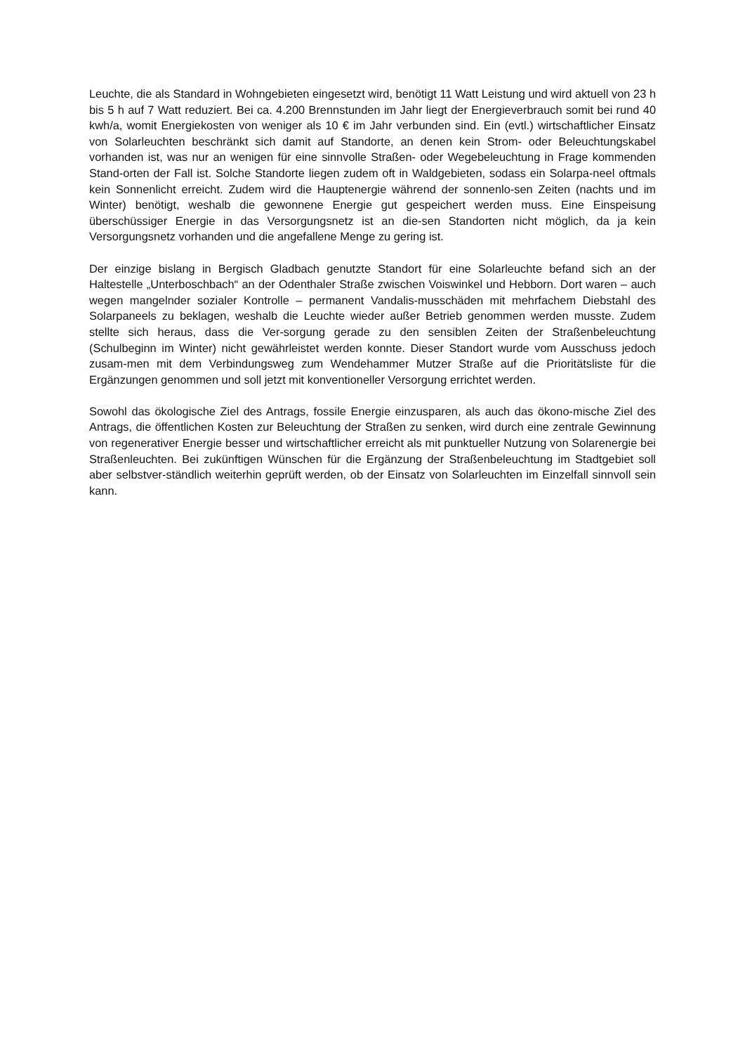Leuchte, die als Standard in Wohngebieten eingesetzt wird, benötigt 11 Watt Leistung und wird aktuell von 23 h bis 5 h auf 7 Watt reduziert. Bei ca. 4.200 Brennstunden im Jahr liegt der Energieverbrauch somit bei rund 40 kwh/a, womit Energiekosten von weniger als 10 € im Jahr verbunden sind. Ein (evtl.) wirtschaftlicher Einsatz von Solarleuchten beschränkt sich damit auf Standorte, an denen kein Strom- oder Beleuchtungskabel vorhanden ist, was nur an wenigen für eine sinnvolle Straßen- oder Wegebeleuchtung in Frage kommenden Stand-orten der Fall ist. Solche Standorte liegen zudem oft in Waldgebieten, sodass ein Solarpa-neel oftmals kein Sonnenlicht erreicht. Zudem wird die Hauptenergie während der sonnenlo-sen Zeiten (nachts und im Winter) benötigt, weshalb die gewonnene Energie gut gespeichert werden muss. Eine Einspeisung überschüssiger Energie in das Versorgungsnetz ist an die-sen Standorten nicht möglich, da ja kein Versorgungsnetz vorhanden und die angefallene Menge zu gering ist.
Der einzige bislang in Bergisch Gladbach genutzte Standort für eine Solarleuchte befand sich an der Haltestelle „Unterboschbach“ an der Odenthaler Straße zwischen Voiswinkel und Hebborn. Dort waren – auch wegen mangelnder sozialer Kontrolle – permanent Vandalis-musschäden mit mehrfachem Diebstahl des Solarpaneels zu beklagen, weshalb die Leuchte wieder außer Betrieb genommen werden musste. Zudem stellte sich heraus, dass die Ver-sorgung gerade zu den sensiblen Zeiten der Straßenbeleuchtung (Schulbeginn im Winter) nicht gewährleistet werden konnte. Dieser Standort wurde vom Ausschuss jedoch zusam-men mit dem Verbindungsweg zum Wendehammer Mutzer Straße auf die Prioritätsliste für die Ergänzungen genommen und soll jetzt mit konventioneller Versorgung errichtet werden.
Sowohl das ökologische Ziel des Antrags, fossile Energie einzusparen, als auch das ökono-mische Ziel des Antrags, die öffentlichen Kosten zur Beleuchtung der Straßen zu senken, wird durch eine zentrale Gewinnung von regenerativer Energie besser und wirtschaftlicher erreicht als mit punktueller Nutzung von Solarenergie bei Straßenleuchten. Bei zukünftigen Wünschen für die Ergänzung der Straßenbeleuchtung im Stadtgebiet soll aber selbstver-ständlich weiterhin geprüft werden, ob der Einsatz von Solarleuchten im Einzelfall sinnvoll sein kann.